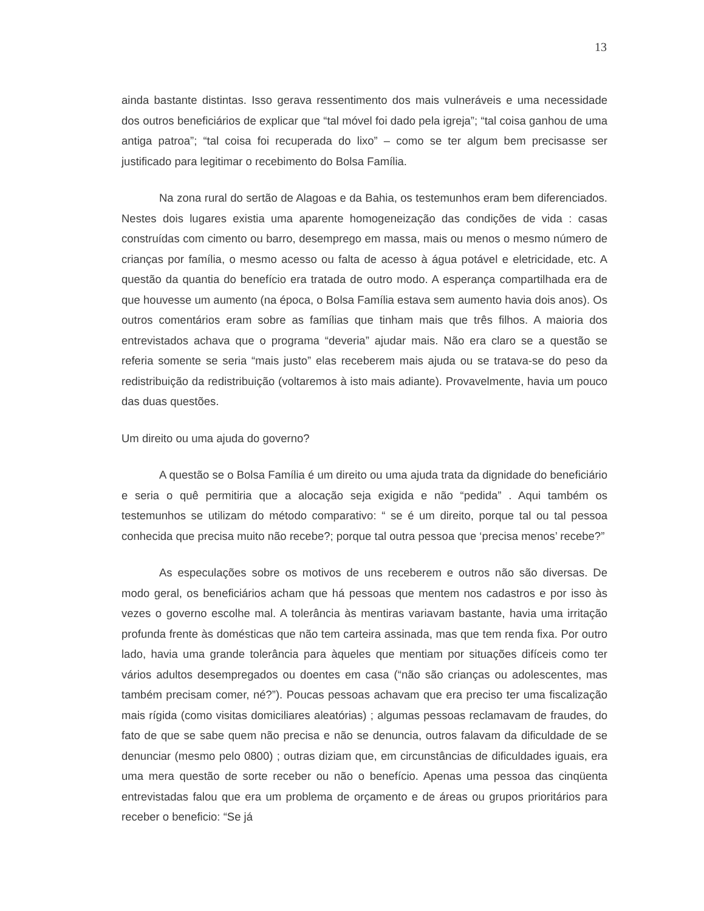13
ainda bastante distintas. Isso gerava ressentimento dos mais vulneráveis e uma necessidade dos outros beneficiários de explicar que “tal móvel foi dado pela igreja”; “tal coisa ganhou de uma antiga patroa”; “tal coisa foi recuperada do lixo” – como se ter algum bem precisasse ser justificado para legitimar o recebimento do Bolsa Família.
Na zona rural do sertão de Alagoas e da Bahia, os testemunhos eram bem diferenciados. Nestes dois lugares existia uma aparente homogeneização das condições de vida : casas construídas com cimento ou barro, desemprego em massa, mais ou menos o mesmo número de crianças por família, o mesmo acesso ou falta de acesso à água potável e eletricidade, etc. A questão da quantia do benefício era tratada de outro modo. A esperança compartilhada era de que houvesse um aumento (na época, o Bolsa Família estava sem aumento havia dois anos). Os outros comentários eram sobre as famílias que tinham mais que três filhos. A maioria dos entrevistados achava que o programa “deveria” ajudar mais. Não era claro se a questão se referia somente se seria “mais justo” elas receberem mais ajuda ou se tratava-se do peso da redistribuição da redistribuição (voltaremos à isto mais adiante). Provavelmente, havia um pouco das duas questões.
Um direito ou uma ajuda do governo?
A questão se o Bolsa Família é um direito ou uma ajuda trata da dignidade do beneficiário e seria o quê permitiria que a alocação seja exigida e não “pedida” . Aqui também os testemunhos se utilizam do método comparativo: “ se é um direito, porque tal ou tal pessoa conhecida que precisa muito não recebe?; porque tal outra pessoa que ‘precisa menos’ recebe?”
As especulações sobre os motivos de uns receberem e outros não são diversas. De modo geral, os beneficiários acham que há pessoas que mentem nos cadastros e por isso às vezes o governo escolhe mal. A tolerância às mentiras variavam bastante, havia uma irritação profunda frente às domésticas que não tem carteira assinada, mas que tem renda fixa. Por outro lado, havia uma grande tolerância para àqueles que mentiam por situações difíceis como ter vários adultos desempregados ou doentes em casa (“não são crianças ou adolescentes, mas também precisam comer, né?”). Poucas pessoas achavam que era preciso ter uma fiscalização mais rígida (como visitas domiciliares aleatórias) ; algumas pessoas reclamavam de fraudes, do fato de que se sabe quem não precisa e não se denuncia, outros falavam da dificuldade de se denunciar (mesmo pelo 0800) ; outras diziam que, em circunstâncias de dificuldades iguais, era uma mera questão de sorte receber ou não o benefício. Apenas uma pessoa das cinqüenta entrevistadas falou que era um problema de orçamento e de áreas ou grupos prioritários para receber o beneficio: “Se já